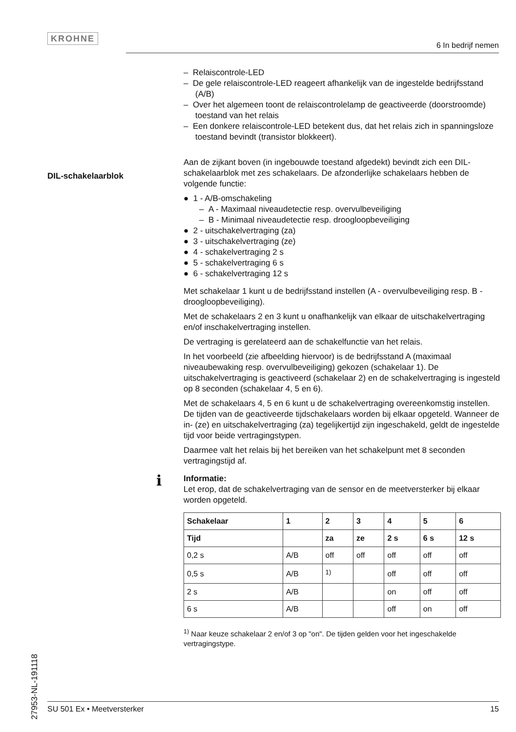KROHNE
6 In bedrijf nemen
27953-NL-191118
DIL-schakelaarblok
– Relaiscontrole-LED
– De gele relaiscontrole-LED reageert afhankelijk van de ingestelde bedrijfsstand (A/B)
– Over het algemeen toont de relaiscontrolelamp de geactiveerde (doorstroomde) toestand van het relais
– Een donkere relaiscontrole-LED betekent dus, dat het relais zich in spanningsloze toestand bevindt (transistor blokkeert).
Aan de zijkant boven (in ingebouwde toestand afgedekt) bevindt zich een DIL-schakelaarblok met zes schakelaars. De afzonderlijke schakelaars hebben de volgende functie:
● 1 - A/B-omschakeling
– A - Maximaal niveaudetectie resp. overvulbeveiliging
– B - Minimaal niveaudetectie resp. droogloopbeveiliging
● 2 - uitschakelvertraging (za)
● 3 - uitschakelvertraging (ze)
● 4 - schakelvertraging 2 s
● 5 - schakelvertraging 6 s
● 6 - schakelvertraging 12 s
Met schakelaar 1 kunt u de bedrijfsstand instellen (A - overvulbeveiliging resp. B - droogloopbeveiliging).
Met de schakelaars 2 en 3 kunt u onafhankelijk van elkaar de uitschakelvertraging en/of inschakelvertraging instellen.
De vertraging is gerelateerd aan de schakelfunctie van het relais.
In het voorbeeld (zie afbeelding hiervoor) is de bedrijfsstand A (maximaal niveaubewaking resp. overvulbeveiliging) gekozen (schakelaar 1). De uitschakelvertraging is geactiveerd (schakelaar 2) en de schakelvertraging is ingesteld op 8 seconden (schakelaar 4, 5 en 6).
Met de schakelaars 4, 5 en 6 kunt u de schakelvertraging overeenkomstig instellen. De tijden van de geactiveerde tijdschakelaars worden bij elkaar opgeteld. Wanneer de in- (ze) en uitschakelvertraging (za) tegelijkertijd zijn ingeschakeld, geldt de ingestelde tijd voor beide vertragingstypen.
Daarmee valt het relais bij het bereiken van het schakelpunt met 8 seconden vertragingstijd af.
i
Informatie:
Let erop, dat de schakelvertraging van de sensor en de meetversterker bij elkaar worden opgeteld.
| Schakelaar | 1 | 2 | 3 | 4 | 5 | 6 |
| --- | --- | --- | --- | --- | --- | --- |
| Tijd | | za | ze | 2 s | 6 s | 12 s |
| 0,2 s | A/B | off | off | off | off | off |
| 0,5 s | A/B | <sup>1)</sup> | | off | off | off |
| 2 s | A/B | | | on | off | off |
| 6 s | A/B | | | off | on | off |
<sup>1)</sup> Naar keuze schakelaar 2 en/of 3 op "on". De tijden gelden voor het ingeschakelde vertragingstype.
SU 501 Ex • Meetversterker 15